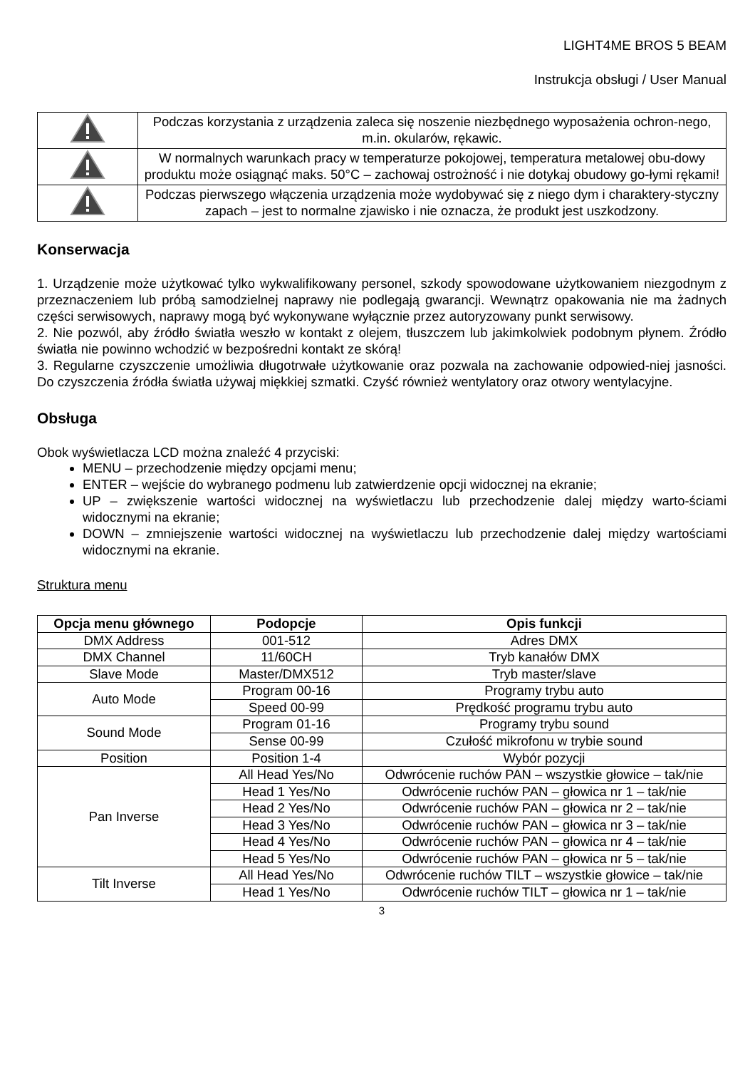LIGHT4ME BROS 5 BEAM
Instrukcja obsługi / User Manual
| | Podczas korzystania z urządzenia zaleca się noszenie niezbędnego wyposażenia ochron-nego, m.in. okularów, rękawic. |
| | W normalnych warunkach pracy w temperaturze pokojowej, temperatura metalowej obu-dowy produktu może osiągnąć maks. 50°C – zachowaj ostrożność i nie dotykaj obudowy go-łymi rękami! |
| | Podczas pierwszego włączenia urządzenia może wydobywać się z niego dym i charaktery-styczny zapach – jest to normalne zjawisko i nie oznacza, że produkt jest uszkodzony. |
Konserwacja
1. Urządzenie może użytkować tylko wykwalifikowany personel, szkody spowodowane użytkowaniem niezgodnym z przeznaczeniem lub próbą samodzielnej naprawy nie podlegają gwarancji. Wewnątrz opakowania nie ma żadnych części serwisowych, naprawy mogą być wykonywane wyłącznie przez autoryzowany punkt serwisowy.
2. Nie pozwól, aby źródło światła weszło w kontakt z olejem, tłuszczem lub jakimkolwiek podobnym płynem. Źródło światła nie powinno wchodzić w bezpośredni kontakt ze skórą!
3. Regularne czyszczenie umożliwia długotrwałe użytkowanie oraz pozwala na zachowanie odpowied-niej jasności. Do czyszczenia źródła światła używaj miękkiej szmatki. Czyść również wentylatory oraz otwory wentylacyjne.
Obsługa
Obok wyświetlacza LCD można znaleźć 4 przyciski:
MENU – przechodzenie między opcjami menu;
ENTER – wejście do wybranego podmenu lub zatwierdzenie opcji widocznej na ekranie;
UP – zwiększenie wartości widocznej na wyświetlaczu lub przechodzenie dalej między warto-ściami widocznymi na ekranie;
DOWN – zmniejszenie wartości widocznej na wyświetlaczu lub przechodzenie dalej między wartościami widocznymi na ekranie.
Struktura menu
| Opcja menu głównego | Podopcje | Opis funkcji |
| --- | --- | --- |
| DMX Address | 001-512 | Adres DMX |
| DMX Channel | 11/60CH | Tryb kanałów DMX |
| Slave Mode | Master/DMX512 | Tryb master/slave |
| Auto Mode | Program 00-16 | Programy trybu auto |
| | Speed 00-99 | Prędkość programu trybu auto |
| Sound Mode | Program 01-16 | Programy trybu sound |
| | Sense 00-99 | Czułość mikrofonu w trybie sound |
| Position | Position 1-4 | Wybór pozycji |
| Pan Inverse | All Head Yes/No | Odwrócenie ruchów PAN – wszystkie głowice – tak/nie |
| | Head 1 Yes/No | Odwrócenie ruchów PAN – głowica nr 1 – tak/nie |
| | Head 2 Yes/No | Odwrócenie ruchów PAN – głowica nr 2 – tak/nie |
| | Head 3 Yes/No | Odwrócenie ruchów PAN – głowica nr 3 – tak/nie |
| | Head 4 Yes/No | Odwrócenie ruchów PAN – głowica nr 4 – tak/nie |
| | Head 5 Yes/No | Odwrócenie ruchów PAN – głowica nr 5 – tak/nie |
| Tilt Inverse | All Head Yes/No | Odwrócenie ruchów TILT – wszystkie głowice – tak/nie |
| | Head 1 Yes/No | Odwrócenie ruchów TILT – głowica nr 1 – tak/nie |
3